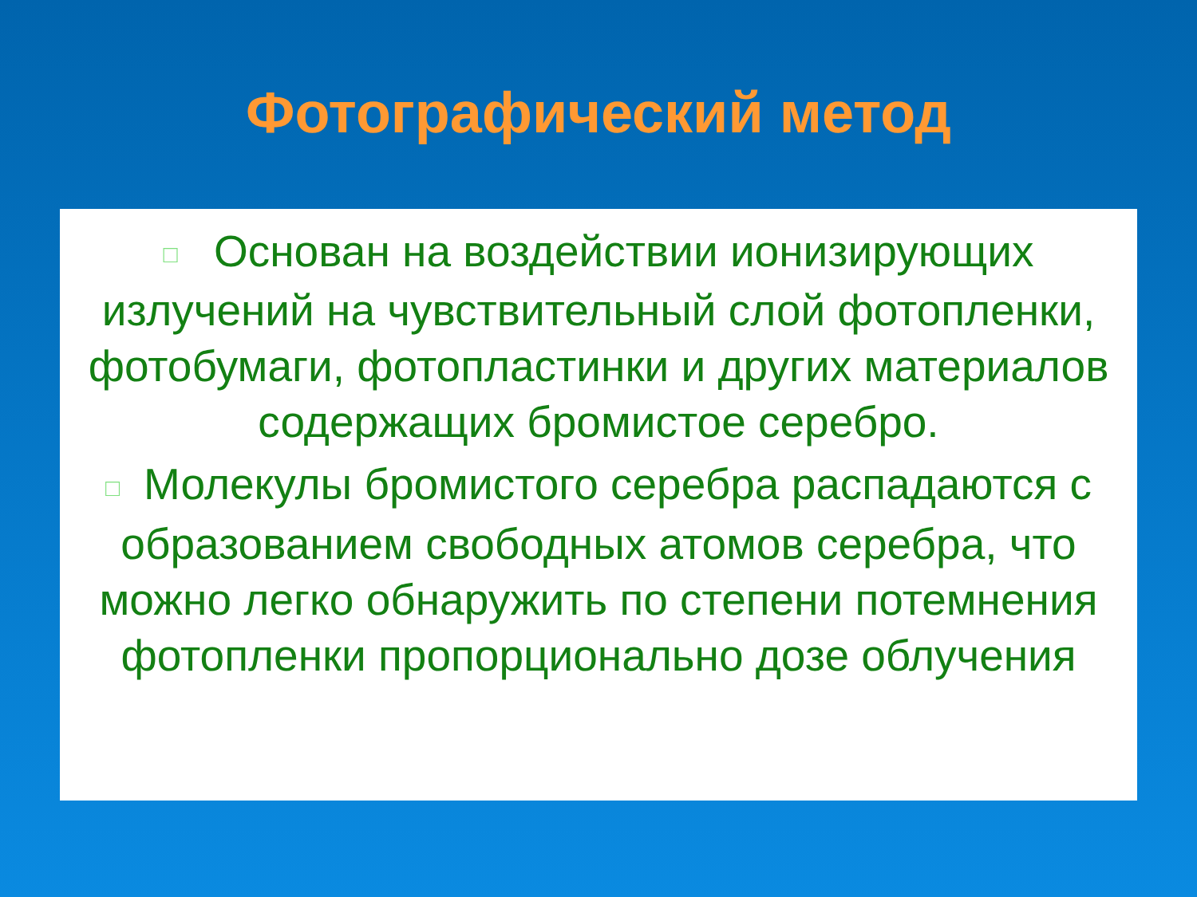Фотографический метод
□ Основан на воздействии ионизирующих излучений на чувствительный слой фотопленки, фотобумаги, фотопластинки и других материалов содержащих бромистое серебро.
□ Молекулы бромистого серебра распадаются с образованием свободных атомов серебра, что можно легко обнаружить по степени потемнения фотопленки пропорционально дозе облучения